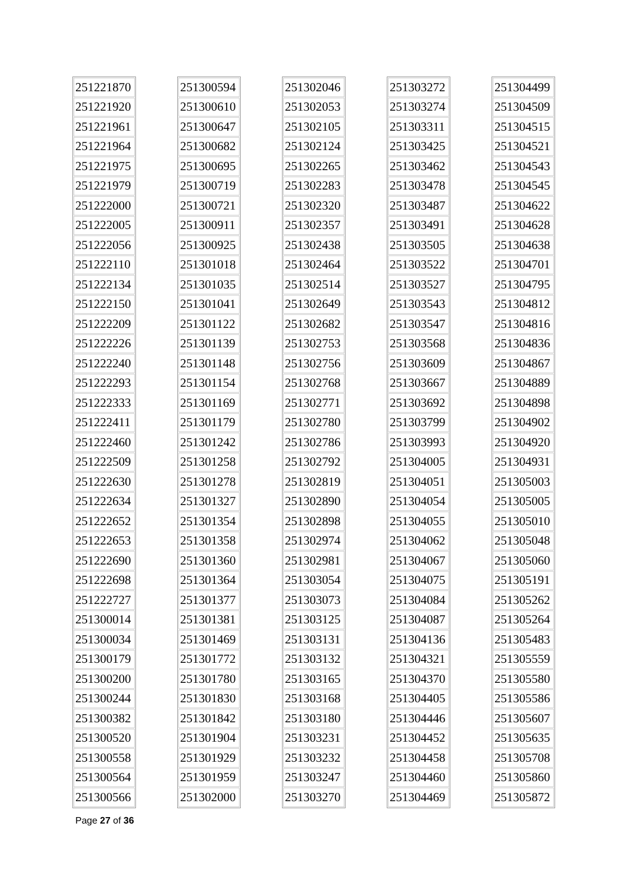| 251221870 |
| 251221920 |
| 251221961 |
| 251221964 |
| 251221975 |
| 251221979 |
| 251222000 |
| 251222005 |
| 251222056 |
| 251222110 |
| 251222134 |
| 251222150 |
| 251222209 |
| 251222226 |
| 251222240 |
| 251222293 |
| 251222333 |
| 251222411 |
| 251222460 |
| 251222509 |
| 251222630 |
| 251222634 |
| 251222652 |
| 251222653 |
| 251222690 |
| 251222698 |
| 251222727 |
| 251300014 |
| 251300034 |
| 251300179 |
| 251300200 |
| 251300244 |
| 251300382 |
| 251300520 |
| 251300558 |
| 251300564 |
| 251300566 |
| 251300594 |
| 251300610 |
| 251300647 |
| 251300682 |
| 251300695 |
| 251300719 |
| 251300721 |
| 251300911 |
| 251300925 |
| 251301018 |
| 251301035 |
| 251301041 |
| 251301122 |
| 251301139 |
| 251301148 |
| 251301154 |
| 251301169 |
| 251301179 |
| 251301242 |
| 251301258 |
| 251301278 |
| 251301327 |
| 251301354 |
| 251301358 |
| 251301360 |
| 251301364 |
| 251301377 |
| 251301381 |
| 251301469 |
| 251301772 |
| 251301780 |
| 251301830 |
| 251301842 |
| 251301904 |
| 251301929 |
| 251301959 |
| 251302000 |
| 251302046 |
| 251302053 |
| 251302105 |
| 251302124 |
| 251302265 |
| 251302283 |
| 251302320 |
| 251302357 |
| 251302438 |
| 251302464 |
| 251302514 |
| 251302649 |
| 251302682 |
| 251302753 |
| 251302756 |
| 251302768 |
| 251302771 |
| 251302780 |
| 251302786 |
| 251302792 |
| 251302819 |
| 251302890 |
| 251302898 |
| 251302974 |
| 251302981 |
| 251303054 |
| 251303073 |
| 251303125 |
| 251303131 |
| 251303132 |
| 251303165 |
| 251303168 |
| 251303180 |
| 251303231 |
| 251303232 |
| 251303247 |
| 251303270 |
| 251303272 |
| 251303274 |
| 251303311 |
| 251303425 |
| 251303462 |
| 251303478 |
| 251303487 |
| 251303491 |
| 251303505 |
| 251303522 |
| 251303527 |
| 251303543 |
| 251303547 |
| 251303568 |
| 251303609 |
| 251303667 |
| 251303692 |
| 251303799 |
| 251303993 |
| 251304005 |
| 251304051 |
| 251304054 |
| 251304055 |
| 251304062 |
| 251304067 |
| 251304075 |
| 251304084 |
| 251304087 |
| 251304136 |
| 251304321 |
| 251304370 |
| 251304405 |
| 251304446 |
| 251304452 |
| 251304458 |
| 251304460 |
| 251304469 |
| 251304499 |
| 251304509 |
| 251304515 |
| 251304521 |
| 251304543 |
| 251304545 |
| 251304622 |
| 251304628 |
| 251304638 |
| 251304701 |
| 251304795 |
| 251304812 |
| 251304816 |
| 251304836 |
| 251304867 |
| 251304889 |
| 251304898 |
| 251304902 |
| 251304920 |
| 251304931 |
| 251305003 |
| 251305005 |
| 251305010 |
| 251305048 |
| 251305060 |
| 251305191 |
| 251305262 |
| 251305264 |
| 251305483 |
| 251305559 |
| 251305580 |
| 251305586 |
| 251305607 |
| 251305635 |
| 251305708 |
| 251305860 |
| 251305872 |
Page 27 of 36